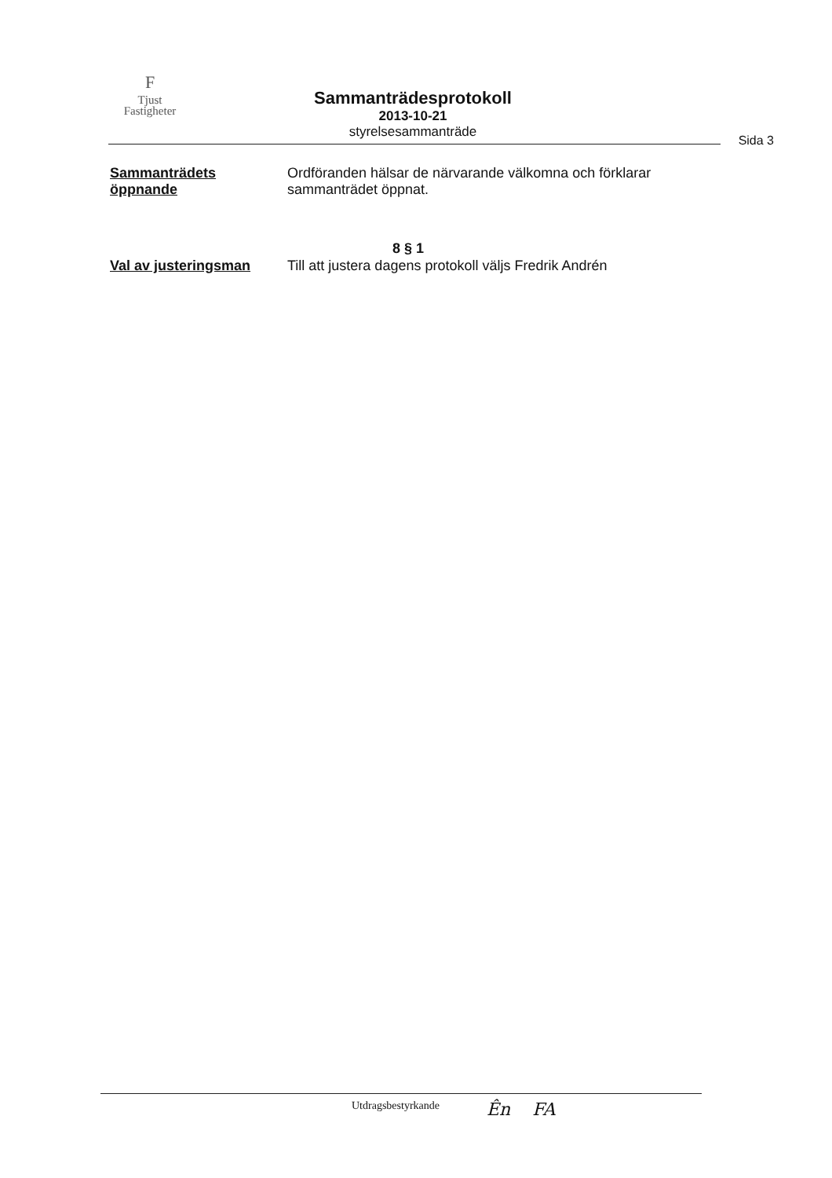F
Tjust
Fastigheter
Sammanträdesprotokoll
2013-10-21
styrelsesammanträde
Sida 3
Sammanträdets öppnande
Ordföranden hälsar de närvarande välkomna och förklarar
sammanträdet öppnat.
8 § 1
Val av justeringsman Till att justera dagens protokoll väljs Fredrik Andrén
Utdragsbestyrkande Ên FA